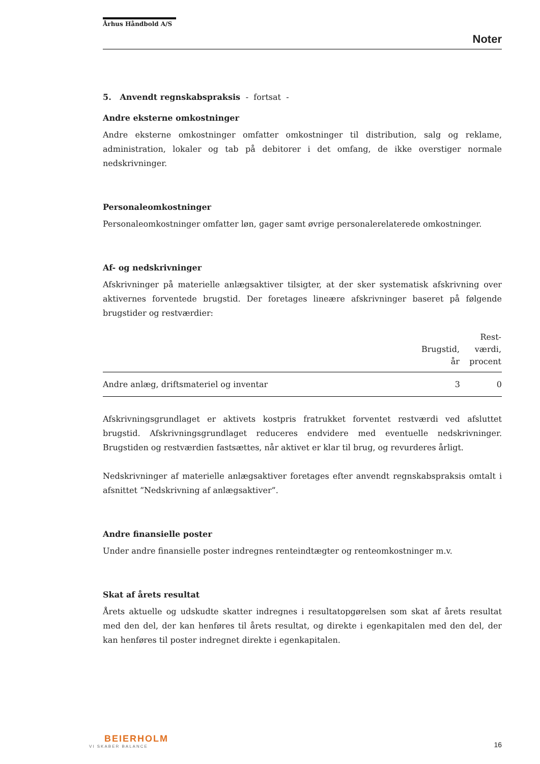Århus Håndbold A/S
Noter
5. Anvendt regnskabspraksis - fortsat -
Andre eksterne omkostninger
Andre eksterne omkostninger omfatter omkostninger til distribution, salg og reklame, administration, lokaler og tab på debitorer i det omfang, de ikke overstiger normale nedskrivninger.
Personaleomkostninger
Personaleomkostninger omfatter løn, gager samt øvrige personalerelaterede omkostninger.
Af- og nedskrivninger
Afskrivninger på materielle anlægsaktiver tilsigter, at der sker systematisk afskrivning over aktivernes forventede brugstid. Der foretages lineære afskrivninger baseret på følgende brugstider og restværdier:
| | Brugstid, år | Rest- værdi, procent |
| --- | --- | --- |
| Andre anlæg, driftsmateriel og inventar | 3 | 0 |
Afskrivningsgrundlaget er aktivets kostpris fratrukket forventet restværdi ved afsluttet brugstid. Afskrivningsgrundlaget reduceres endvidere med eventuelle nedskrivninger. Brugstiden og restværdien fastsættes, når aktivet er klar til brug, og revurderes årligt.
Nedskrivninger af materielle anlægsaktiver foretages efter anvendt regnskabspraksis omtalt i afsnittet ”Nedskrivning af anlægsaktiver”.
Andre finansielle poster
Under andre finansielle poster indregnes renteindtægter og renteomkostninger m.v.
Skat af årets resultat
Årets aktuelle og udskudte skatter indregnes i resultatopgørelsen som skat af årets resultat med den del, der kan henføres til årets resultat, og direkte i egenkapitalen med den del, der kan henføres til poster indregnet direkte i egenkapitalen.
BEIERHOLM
VI SKABER BALANCE
16